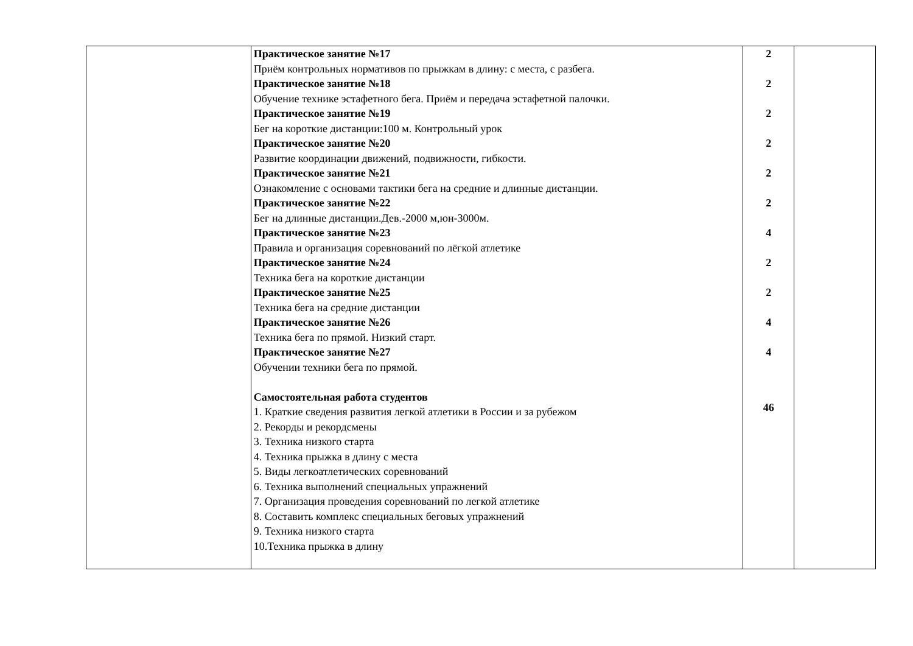| | Практическое занятие №17 Приём контрольных нормативов по прыжкам в длину: с места, с разбега. Практическое занятие №18 Обучение технике эстафетного бега. Приём и передача эстафетной палочки. Практическое занятие №19 Бег на короткие дистанции:100 м. Контрольный урок Практическое занятие №20 Развитие координации движений, подвижности, гибкости. Практическое занятие №21 Ознакомление с основами тактики бега на средние и длинные дистанции. Практическое занятие №22 Бег на длинные дистанции.Дев.-2000 м,юн-3000м. Практическое занятие №23 Правила и организация соревнований по лёгкой атлетике Практическое занятие №24 Техника бега на короткие дистанции Практическое занятие №25 Техника бега на средние дистанции Практическое занятие №26 Техника бега по прямой. Низкий старт. Практическое занятие №27 Обучении техники бега по прямой. Самостоятельная работа студентов 1. Краткие сведения развития легкой атлетики в России и за рубежом 2. Рекорды и рекордсмены 3. Техника низкого старта 4. Техника прыжка в длину с места 5. Виды легкоатлетических соревнований 6. Техника выполнений специальных упражнений 7. Организация проведения соревнований по легкой атлетике 8. Составить комплекс специальных беговых упражнений 9. Техника низкого старта 10.Техника прыжка в длину | 2 2 2 2 2 2 4 2 2 4 4 46 | |